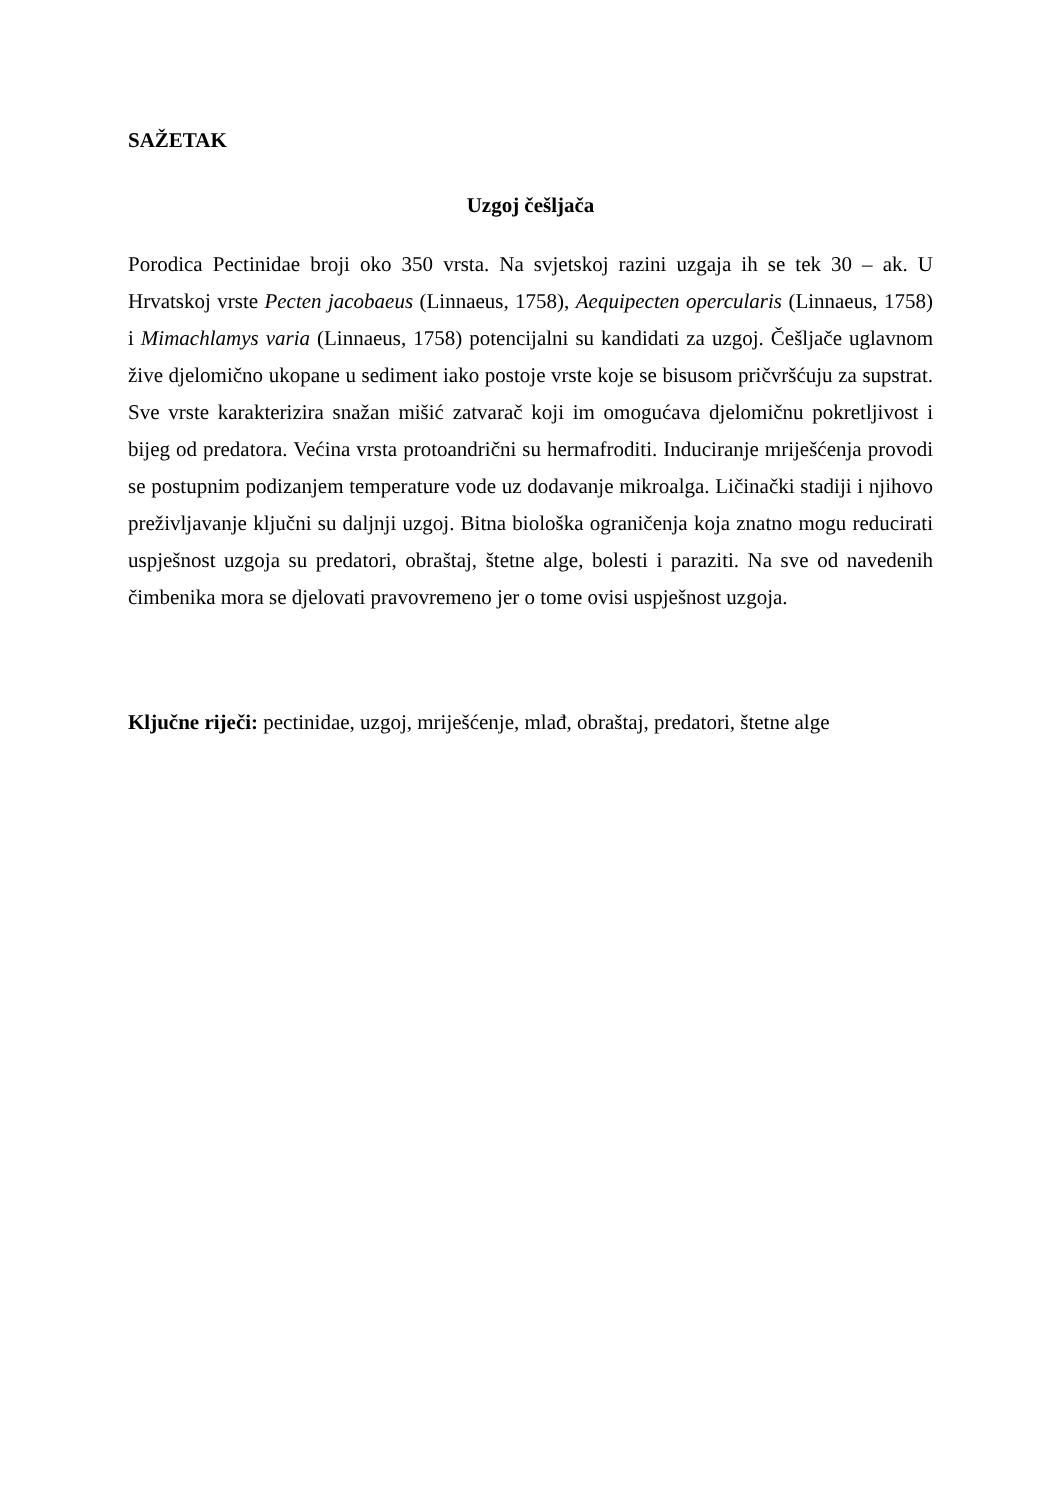SAŽETAK
Uzgoj češljača
Porodica Pectinidae broji oko 350 vrsta. Na svjetskoj razini uzgaja ih se tek 30 – ak. U Hrvatskoj vrste Pecten jacobaeus (Linnaeus, 1758), Aequipecten opercularis (Linnaeus, 1758) i Mimachlamys varia (Linnaeus, 1758) potencijalni su kandidati za uzgoj. Češljače uglavnom žive djelomično ukopane u sediment iako postoje vrste koje se bisusom pričvršćuju za supstrat. Sve vrste karakterizira snažan mišić zatvarač koji im omogućava djelomičnu pokretljivost i bijeg od predatora. Većina vrsta protoandrični su hermafroditi. Induciranje mriješćenja provodi se postupnim podizanjem temperature vode uz dodavanje mikroalga. Ličinački stadiji i njihovo preživljavanje ključni su daljnji uzgoj. Bitna biološka ograničenja koja znatno mogu reducirati uspješnost uzgoja su predatori, obraštaj, štetne alge, bolesti i paraziti. Na sve od navedenih čimbenika mora se djelovati pravovremeno jer o tome ovisi uspješnost uzgoja.
Ključne riječi: pectinidae, uzgoj, mriješćenje, mlađ, obraštaj, predatori, štetne alge